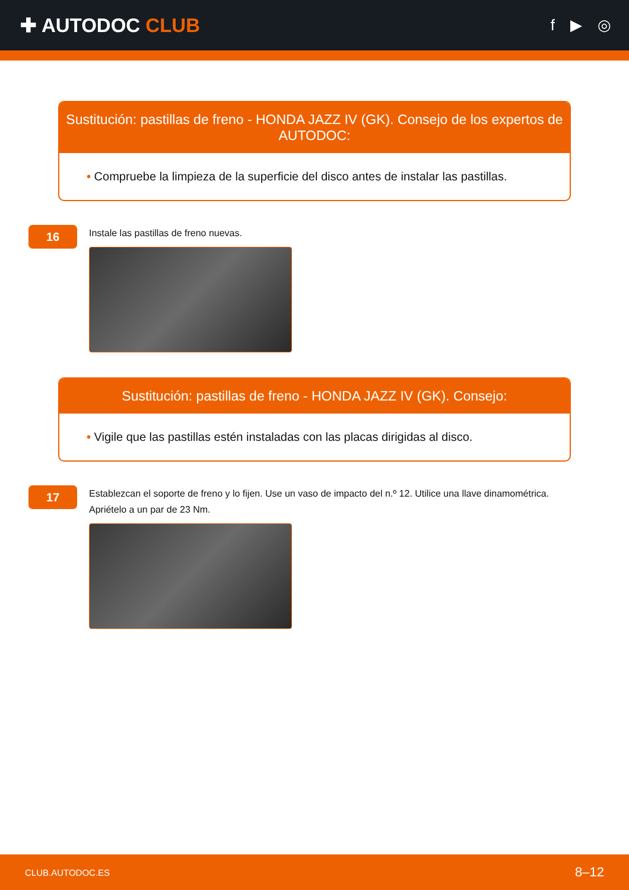✚ AUTODOC CLUB
f ▶ ◎
Sustitución: pastillas de freno - HONDA JAZZ IV (GK). Consejo de los expertos de AUTODOC:
• Compruebe la limpieza de la superficie del disco antes de instalar las pastillas.
16
Instale las pastillas de freno nuevas.
Sustitución: pastillas de freno - HONDA JAZZ IV (GK). Consejo:
• Vigile que las pastillas estén instaladas con las placas dirigidas al disco.
17
Establezcan el soporte de freno y lo fijen. Use un vaso de impacto del n.º 12. Utilice una llave dinamométrica.
Apriételo a un par de 23 Nm.
CLUB.AUTODOC.ES 8–12